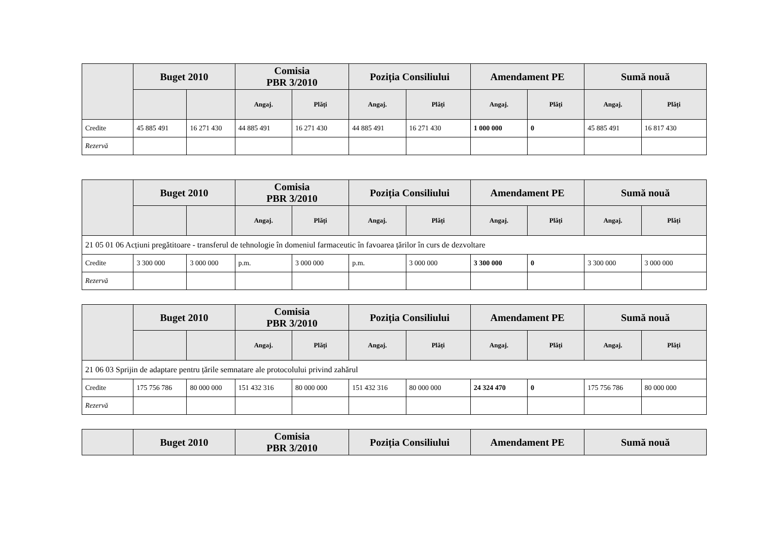| | Buget 2010 | | Comisia PBR 3/2010 | | Poziția Consiliului | | Amendament PE | | Sumă nouă | |
| --- | --- | --- | --- | --- | --- | --- | --- | --- | --- | --- |
| | | | Angaj. | Plăți | Angaj. | Plăți | Angaj. | Plăți | Angaj. | Plăți |
| Credite | 45 885 491 | 16 271 430 | 44 885 491 | 16 271 430 | 44 885 491 | 16 271 430 | 1 000 000 | 0 | 45 885 491 | 16 817 430 |
| Rezervă | | | | | | | | | | |
| | Buget 2010 | | Comisia PBR 3/2010 | | Poziția Consiliului | | Amendament PE | | Sumă nouă | |
| --- | --- | --- | --- | --- | --- | --- | --- | --- | --- | --- |
| | | | Angaj. | Plăți | Angaj. | Plăți | Angaj. | Plăți | Angaj. | Plăți |
| 21 05 01 06 Acțiuni pregătitoare - transferul de tehnologie în domeniul farmaceutic în favoarea țărilor în curs de dezvoltare | | | | | | | | | | |
| Credite | 3 300 000 | 3 000 000 | p.m. | 3 000 000 | p.m. | 3 000 000 | 3 300 000 | 0 | 3 300 000 | 3 000 000 |
| Rezervă | | | | | | | | | | |
| | Buget 2010 | | Comisia PBR 3/2010 | | Poziția Consiliului | | Amendament PE | | Sumă nouă | |
| --- | --- | --- | --- | --- | --- | --- | --- | --- | --- | --- |
| | | | Angaj. | Plăți | Angaj. | Plăți | Angaj. | Plăți | Angaj. | Plăți |
| 21 06 03 Sprijin de adaptare pentru țările semnatare ale protocolului privind zahărul | | | | | | | | | | |
| Credite | 175 756 786 | 80 000 000 | 151 432 316 | 80 000 000 | 151 432 316 | 80 000 000 | 24 324 470 | 0 | 175 756 786 | 80 000 000 |
| Rezervă | | | | | | | | | | |
| | Buget 2010 | Comisia PBR 3/2010 | Poziția Consiliului | Amendament PE | Sumă nouă |
| --- | --- | --- | --- | --- | --- |